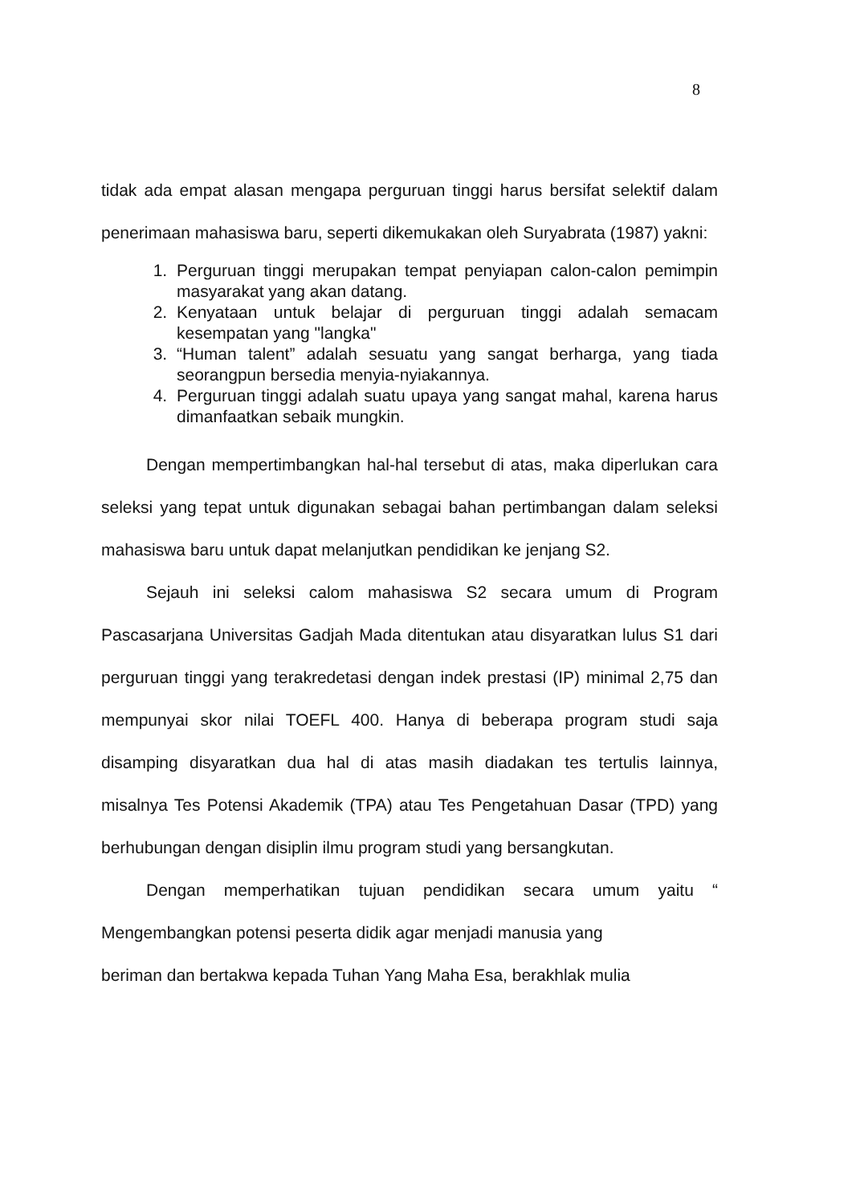8
tidak ada empat alasan mengapa perguruan tinggi harus bersifat selektif dalam penerimaan mahasiswa baru, seperti dikemukakan oleh Suryabrata (1987) yakni:
1. Perguruan tinggi merupakan tempat penyiapan calon-calon pemimpin masyarakat yang akan datang.
2. Kenyataan untuk belajar di perguruan tinggi adalah semacam kesempatan yang "langka"
3. “Human talent” adalah sesuatu yang sangat berharga, yang tiada seorangpun bersedia menyia-nyiakannya.
4. Perguruan tinggi adalah suatu upaya yang sangat mahal, karena harus dimanfaatkan sebaik mungkin.
Dengan mempertimbangkan hal-hal tersebut di atas, maka diperlukan cara seleksi yang tepat untuk digunakan sebagai bahan pertimbangan dalam seleksi mahasiswa baru untuk dapat melanjutkan pendidikan ke jenjang S2.
Sejauh ini seleksi calom mahasiswa S2 secara umum di Program Pascasarjana Universitas Gadjah Mada ditentukan atau disyaratkan lulus S1 dari perguruan tinggi yang terakredetasi dengan indek prestasi (IP) minimal 2,75 dan mempunyai skor nilai TOEFL 400. Hanya di beberapa program studi saja disamping disyaratkan dua hal di atas masih diadakan tes tertulis lainnya, misalnya Tes Potensi Akademik (TPA) atau Tes Pengetahuan Dasar (TPD) yang berhubungan dengan disiplin ilmu program studi yang bersangkutan.
Dengan memperhatikan tujuan pendidikan secara umum yaitu “ Mengembangkan potensi peserta didik agar menjadi manusia yang
beriman dan bertakwa kepada Tuhan Yang Maha Esa, berakhlak mulia